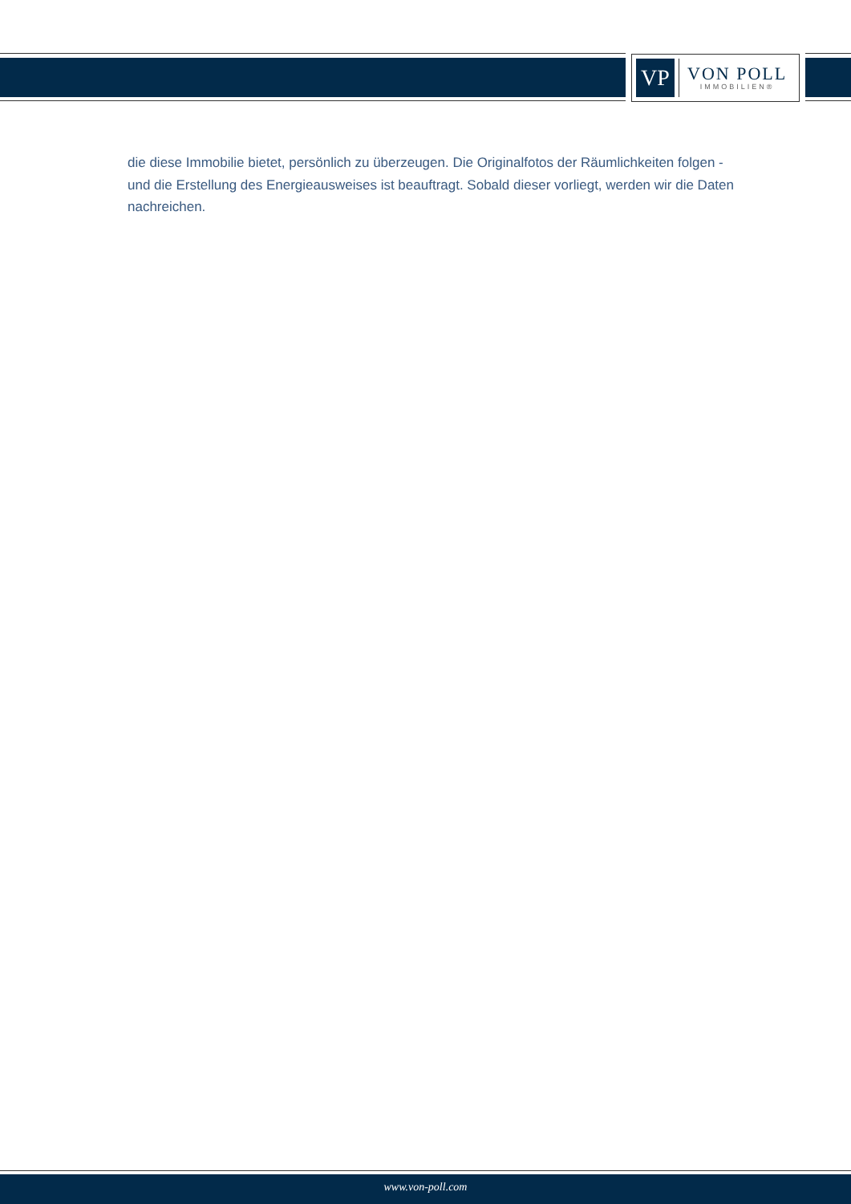VP
VON POLL
IMMOBILIEN®
die diese Immobilie bietet, persönlich zu überzeugen. Die Originalfotos der Räumlichkeiten folgen - und die Erstellung des Energieausweises ist beauftragt. Sobald dieser vorliegt, werden wir die Daten nachreichen.
www.von-poll.com